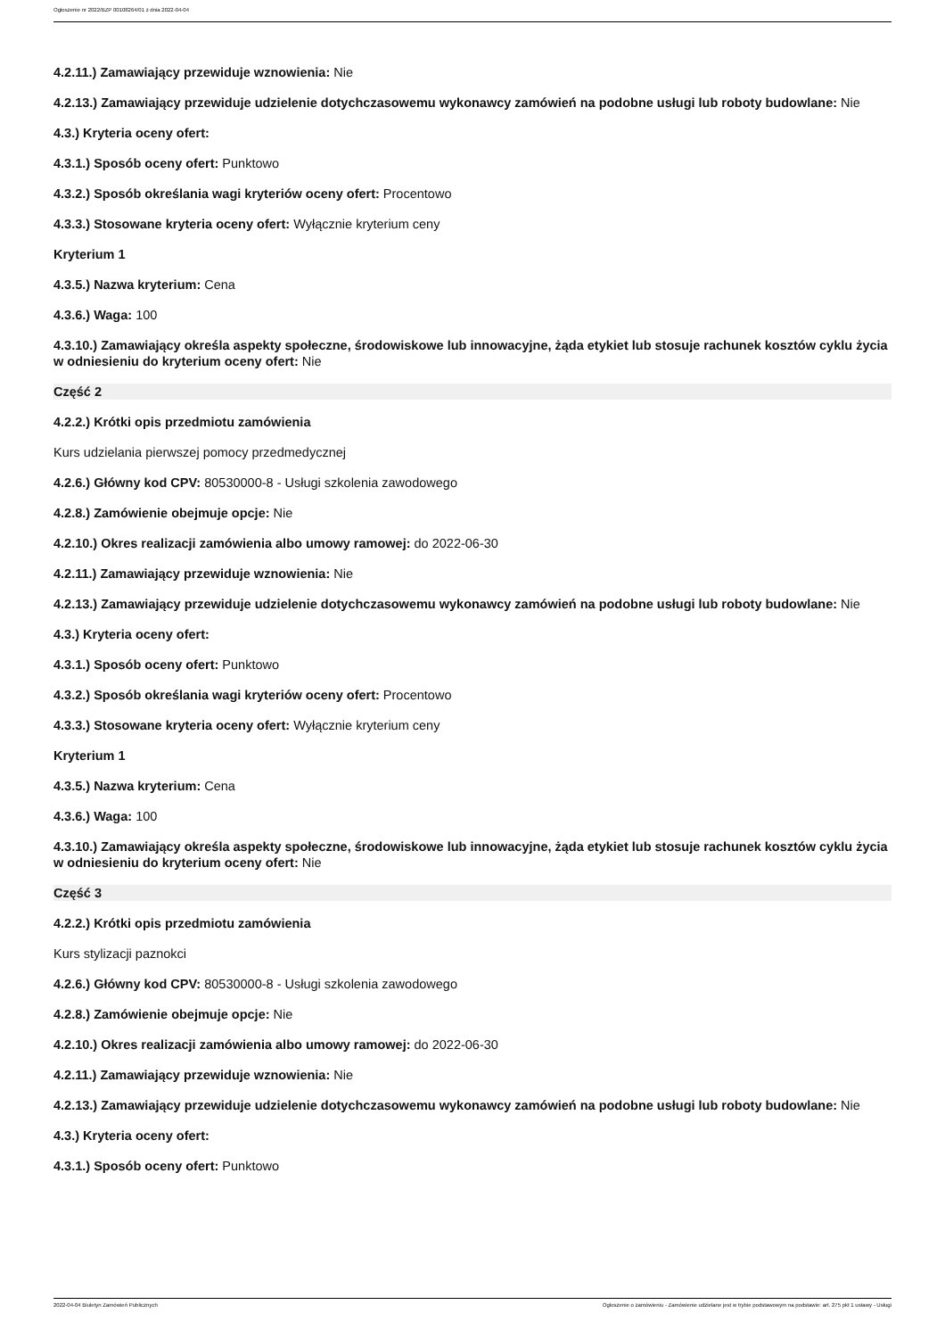Ogłoszenie nr 2022/BZP 00108264/01 z dnia 2022-04-04
4.2.11.) Zamawiający przewiduje wznowienia: Nie
4.2.13.) Zamawiający przewiduje udzielenie dotychczasowemu wykonawcy zamówień na podobne usługi lub roboty budowlane: Nie
4.3.) Kryteria oceny ofert:
4.3.1.) Sposób oceny ofert: Punktowo
4.3.2.) Sposób określania wagi kryteriów oceny ofert: Procentowo
4.3.3.) Stosowane kryteria oceny ofert: Wyłącznie kryterium ceny
Kryterium 1
4.3.5.) Nazwa kryterium: Cena
4.3.6.) Waga: 100
4.3.10.) Zamawiający określa aspekty społeczne, środowiskowe lub innowacyjne, żąda etykiet lub stosuje rachunek kosztów cyklu życia w odniesieniu do kryterium oceny ofert: Nie
Część 2
4.2.2.) Krótki opis przedmiotu zamówienia
Kurs udzielania pierwszej pomocy przedmedycznej
4.2.6.) Główny kod CPV: 80530000-8 - Usługi szkolenia zawodowego
4.2.8.) Zamówienie obejmuje opcje: Nie
4.2.10.) Okres realizacji zamówienia albo umowy ramowej: do 2022-06-30
4.2.11.) Zamawiający przewiduje wznowienia: Nie
4.2.13.) Zamawiający przewiduje udzielenie dotychczasowemu wykonawcy zamówień na podobne usługi lub roboty budowlane: Nie
4.3.) Kryteria oceny ofert:
4.3.1.) Sposób oceny ofert: Punktowo
4.3.2.) Sposób określania wagi kryteriów oceny ofert: Procentowo
4.3.3.) Stosowane kryteria oceny ofert: Wyłącznie kryterium ceny
Kryterium 1
4.3.5.) Nazwa kryterium: Cena
4.3.6.) Waga: 100
4.3.10.) Zamawiający określa aspekty społeczne, środowiskowe lub innowacyjne, żąda etykiet lub stosuje rachunek kosztów cyklu życia w odniesieniu do kryterium oceny ofert: Nie
Część 3
4.2.2.) Krótki opis przedmiotu zamówienia
Kurs stylizacji paznokci
4.2.6.) Główny kod CPV: 80530000-8 - Usługi szkolenia zawodowego
4.2.8.) Zamówienie obejmuje opcje: Nie
4.2.10.) Okres realizacji zamówienia albo umowy ramowej: do 2022-06-30
4.2.11.) Zamawiający przewiduje wznowienia: Nie
4.2.13.) Zamawiający przewiduje udzielenie dotychczasowemu wykonawcy zamówień na podobne usługi lub roboty budowlane: Nie
4.3.) Kryteria oceny ofert:
4.3.1.) Sposób oceny ofert: Punktowo
2022-04-04 Biuletyn Zamówień Publicznych Ogłoszenie o zamówieniu - Zamówienie udzielane jest w trybie podstawowym na podstawie: art. 275 pkt 1 ustawy - Usługi